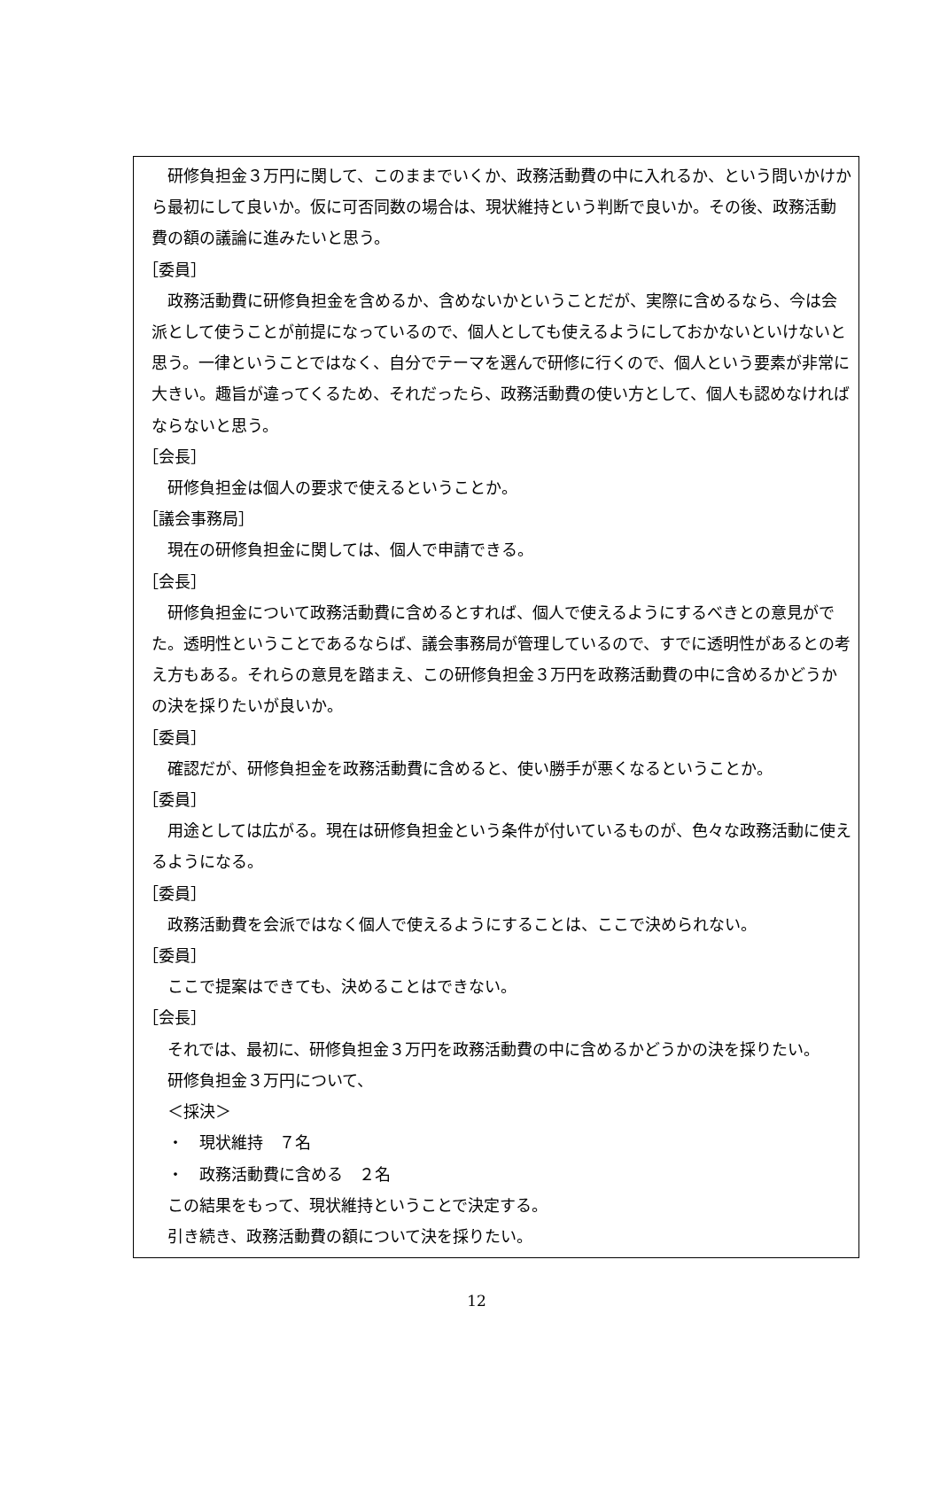研修負担金３万円に関して、このままでいくか、政務活動費の中に入れるか、という問いかけから最初にして良いか。仮に可否同数の場合は、現状維持という判断で良いか。その後、政務活動費の額の議論に進みたいと思う。
［委員］
政務活動費に研修負担金を含めるか、含めないかということだが、実際に含めるなら、今は会派として使うことが前提になっているので、個人としても使えるようにしておかないといけないと思う。一律ということではなく、自分でテーマを選んで研修に行くので、個人という要素が非常に大きい。趣旨が違ってくるため、それだったら、政務活動費の使い方として、個人も認めなければならないと思う。
［会長］
研修負担金は個人の要求で使えるということか。
［議会事務局］
現在の研修負担金に関しては、個人で申請できる。
［会長］
研修負担金について政務活動費に含めるとすれば、個人で使えるようにするべきとの意見がでた。透明性ということであるならば、議会事務局が管理しているので、すでに透明性があるとの考え方もある。それらの意見を踏まえ、この研修負担金３万円を政務活動費の中に含めるかどうかの決を採りたいが良いか。
［委員］
確認だが、研修負担金を政務活動費に含めると、使い勝手が悪くなるということか。
［委員］
用途としては広がる。現在は研修負担金という条件が付いているものが、色々な政務活動に使えるようになる。
［委員］
政務活動費を会派ではなく個人で使えるようにすることは、ここで決められない。
［委員］
ここで提案はできても、決めることはできない。
［会長］
それでは、最初に、研修負担金３万円を政務活動費の中に含めるかどうかの決を採りたい。
研修負担金３万円について、
＜採決＞
・　現状維持　７名
・　政務活動費に含める　２名
この結果をもって、現状維持ということで決定する。
引き続き、政務活動費の額について決を採りたい。
12